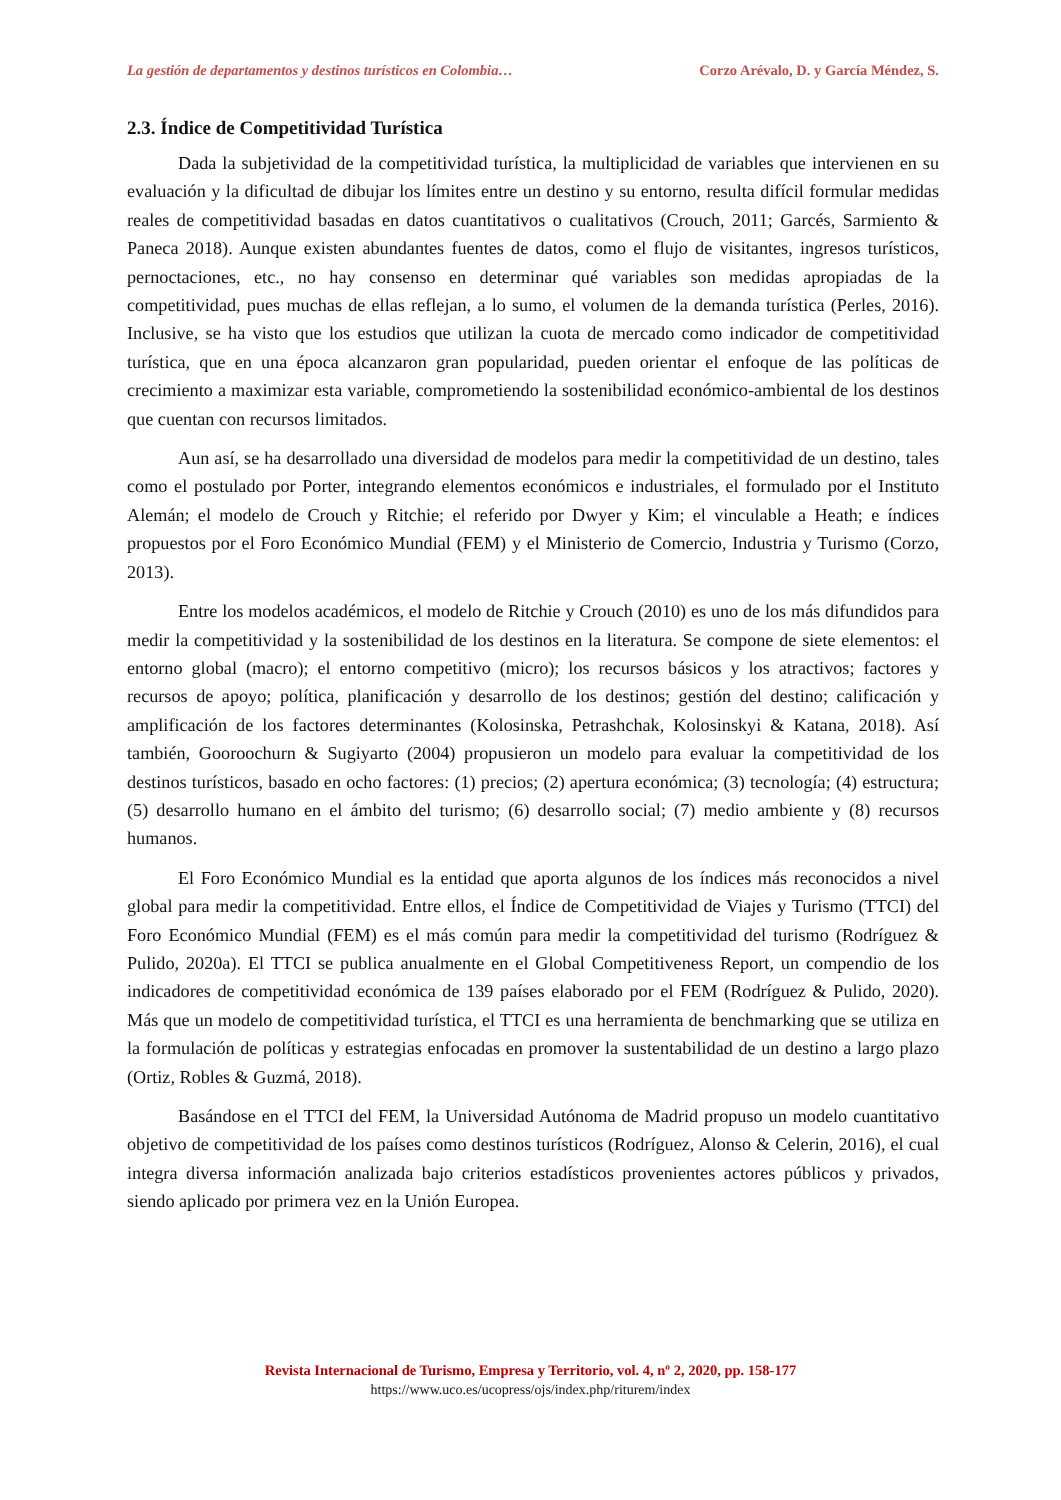La gestión de departamentos y destinos turísticos en Colombia… Corzo Arévalo, D. y García Méndez, S.
2.3. Índice de Competitividad Turística
Dada la subjetividad de la competitividad turística, la multiplicidad de variables que intervienen en su evaluación y la dificultad de dibujar los límites entre un destino y su entorno, resulta difícil formular medidas reales de competitividad basadas en datos cuantitativos o cualitativos (Crouch, 2011; Garcés, Sarmiento & Paneca 2018). Aunque existen abundantes fuentes de datos, como el flujo de visitantes, ingresos turísticos, pernoctaciones, etc., no hay consenso en determinar qué variables son medidas apropiadas de la competitividad, pues muchas de ellas reflejan, a lo sumo, el volumen de la demanda turística (Perles, 2016). Inclusive, se ha visto que los estudios que utilizan la cuota de mercado como indicador de competitividad turística, que en una época alcanzaron gran popularidad, pueden orientar el enfoque de las políticas de crecimiento a maximizar esta variable, comprometiendo la sostenibilidad económico-ambiental de los destinos que cuentan con recursos limitados.
Aun así, se ha desarrollado una diversidad de modelos para medir la competitividad de un destino, tales como el postulado por Porter, integrando elementos económicos e industriales, el formulado por el Instituto Alemán; el modelo de Crouch y Ritchie; el referido por Dwyer y Kim; el vinculable a Heath; e índices propuestos por el Foro Económico Mundial (FEM) y el Ministerio de Comercio, Industria y Turismo (Corzo, 2013).
Entre los modelos académicos, el modelo de Ritchie y Crouch (2010) es uno de los más difundidos para medir la competitividad y la sostenibilidad de los destinos en la literatura. Se compone de siete elementos: el entorno global (macro); el entorno competitivo (micro); los recursos básicos y los atractivos; factores y recursos de apoyo; política, planificación y desarrollo de los destinos; gestión del destino; calificación y amplificación de los factores determinantes (Kolosinska, Petrashchak, Kolosinskyi & Katana, 2018). Así también, Gooroochurn & Sugiyarto (2004) propusieron un modelo para evaluar la competitividad de los destinos turísticos, basado en ocho factores: (1) precios; (2) apertura económica; (3) tecnología; (4) estructura; (5) desarrollo humano en el ámbito del turismo; (6) desarrollo social; (7) medio ambiente y (8) recursos humanos.
El Foro Económico Mundial es la entidad que aporta algunos de los índices más reconocidos a nivel global para medir la competitividad. Entre ellos, el Índice de Competitividad de Viajes y Turismo (TTCI) del Foro Económico Mundial (FEM) es el más común para medir la competitividad del turismo (Rodríguez & Pulido, 2020a). El TTCI se publica anualmente en el Global Competitiveness Report, un compendio de los indicadores de competitividad económica de 139 países elaborado por el FEM (Rodríguez & Pulido, 2020). Más que un modelo de competitividad turística, el TTCI es una herramienta de benchmarking que se utiliza en la formulación de políticas y estrategias enfocadas en promover la sustentabilidad de un destino a largo plazo (Ortiz, Robles & Guzmá, 2018).
Basándose en el TTCI del FEM, la Universidad Autónoma de Madrid propuso un modelo cuantitativo objetivo de competitividad de los países como destinos turísticos (Rodríguez, Alonso & Celerin, 2016), el cual integra diversa información analizada bajo criterios estadísticos provenientes actores públicos y privados, siendo aplicado por primera vez en la Unión Europea.
Revista Internacional de Turismo, Empresa y Territorio, vol. 4, nº 2, 2020, pp. 158-177
https://www.uco.es/ucopress/ojs/index.php/riturem/index